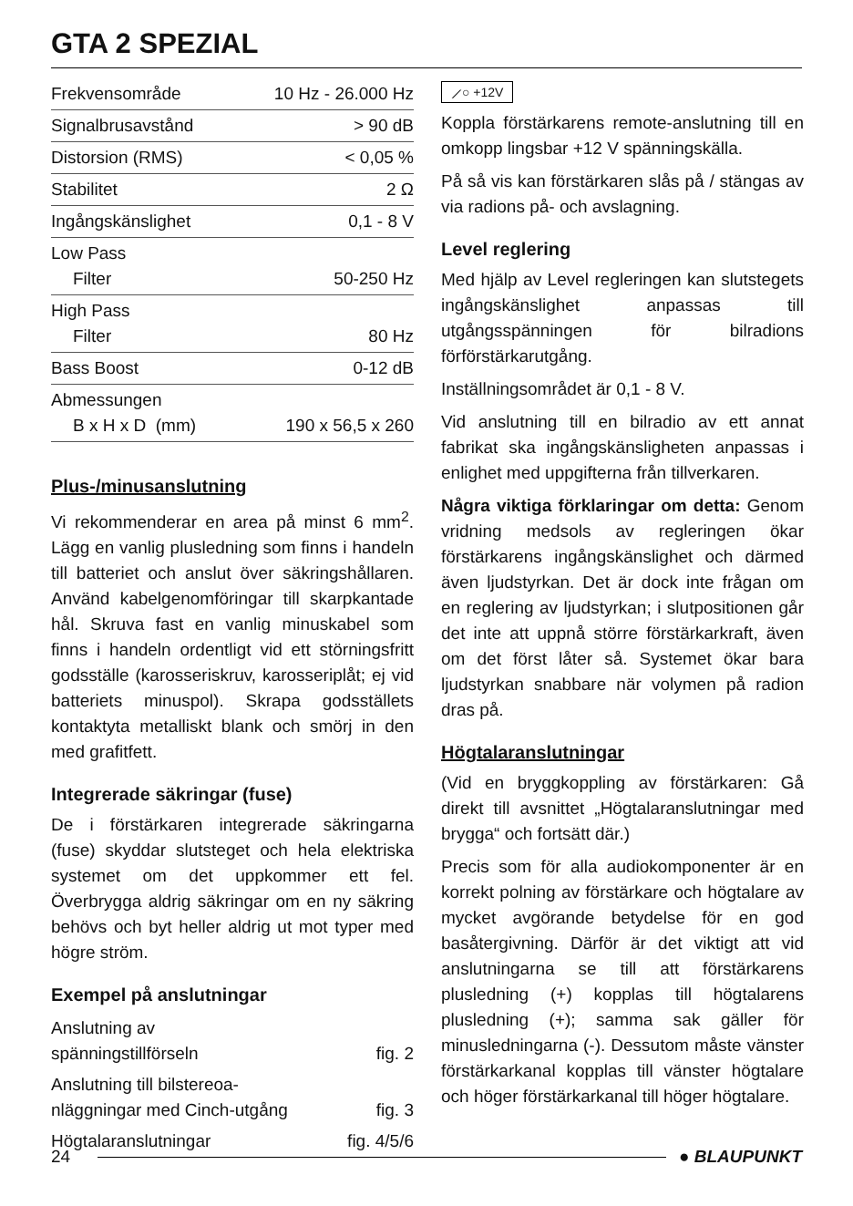GTA 2 SPEZIAL
| Frekvensområde | 10 Hz - 26.000 Hz |
| Signalbrusavstånd | > 90 dB |
| Distorsion (RMS) | < 0,05 % |
| Stabilitet | 2 Ω |
| Ingångskänslighet | 0,1 - 8 V |
| Low Pass Filter | 50-250 Hz |
| High Pass Filter | 80 Hz |
| Bass Boost | 0-12 dB |
| Abmessungen B x H x D (mm) | 190 x 56,5 x 260 |
Plus-/minusanslutning
Vi rekommenderar en area på minst 6 mm<sup>2</sup>. Lägg en vanlig plusledning som finns i handeln till batteriet och anslut över säkringshållaren. Använd kabelgenomföringar till skarpkantade hål. Skruva fast en vanlig minuskabel som finns i handeln ordentligt vid ett störningsfritt godsställe (karosseriskruv, karosseriplåt; ej vid batteriets minuspol). Skrapa godsställets kontaktyta metalliskt blank och smörj in den med grafitfett.
Integrerade säkringar (fuse)
De i förstärkaren integrerade säkringarna (fuse) skyddar slutsteget och hela elektriska systemet om det uppkommer ett fel. Överbrygga aldrig säkringar om en ny säkring behövs och byt heller aldrig ut mot typer med högre ström.
Exempel på anslutningar
| Anslutning av spänningstillförseln | fig. 2 |
| Anslutning till bilstereoa- nläggningar med Cinch-utgång | fig. 3 |
| Högtalaranslutningar | fig. 4/5/6 |
⟋○ +12V
Koppla förstärkarens remote-anslutning till en omkopp lingsbar +12 V spänningskälla.
På så vis kan förstärkaren slås på / stängas av via radions på- och avslagning.
Level reglering
Med hjälp av Level regleringen kan slutstegets ingångskänslighet anpassas till utgångsspänningen för bilradions förförstärkarutgång.
Inställningsområdet är 0,1 - 8 V.
Vid anslutning till en bilradio av ett annat fabrikat ska ingångskänsligheten anpassas i enlighet med uppgifterna från tillverkaren.
Några viktiga förklaringar om detta: Genom vridning medsols av regleringen ökar förstärkarens ingångskänslighet och därmed även ljudstyrkan. Det är dock inte frågan om en reglering av ljudstyrkan; i slutpositionen går det inte att uppnå större förstärkarkraft, även om det först låter så. Systemet ökar bara ljudstyrkan snabbare när volymen på radion dras på.
Högtalaranslutningar
(Vid en bryggkoppling av förstärkaren: Gå direkt till avsnittet „Högtalaranslutningar med brygga“ och fortsätt där.)
Precis som för alla audiokomponenter är en korrekt polning av förstärkare och högtalare av mycket avgörande betydelse för en god basåtergivning. Därför är det viktigt att vid anslutningarna se till att förstärkarens plusledning (+) kopplas till högtalarens plusledning (+); samma sak gäller för minusledningarna (-). Dessutom måste vänster förstärkarkanal kopplas till vänster högtalare och höger förstärkarkanal till höger högtalare.
24 ● BLAUPUNKT